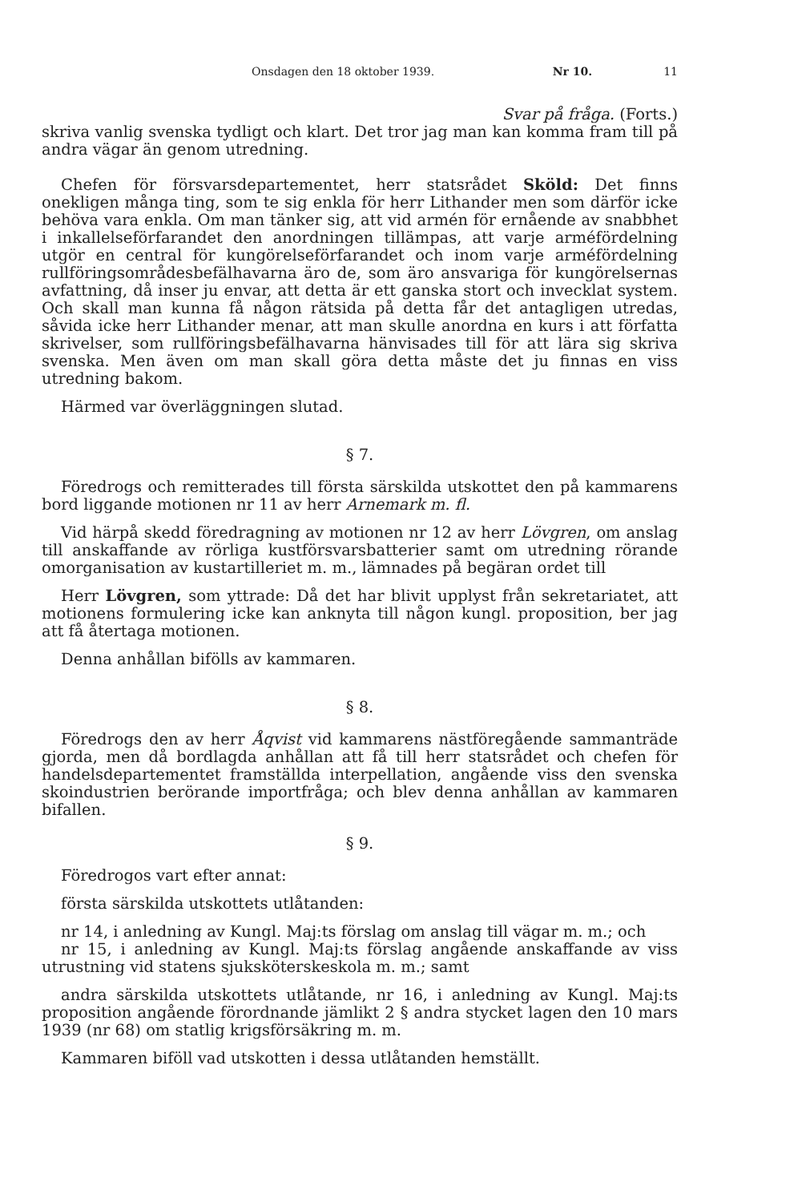Onsdagen den 18 oktober 1939. Nr 10. 11
Svar på fråga. (Forts.)
skriva vanlig svenska tydligt och klart. Det tror jag man kan komma fram till på andra vägar än genom utredning.
Chefen för försvarsdepartementet, herr statsrådet Sköld: Det finns onekligen många ting, som te sig enkla för herr Lithander men som därför icke behöva vara enkla. Om man tänker sig, att vid armén för ernående av snabbhet i inkallelseförfarandet den anordningen tillämpas, att varje arméfördelning utgör en central för kungörelseförfarandet och inom varje arméfördelning rullföringsområdesbefälhavarna äro de, som äro ansvariga för kungörelsernas avfattning, då inser ju envar, att detta är ett ganska stort och invecklat system. Och skall man kunna få någon rätsida på detta får det antagligen utredas, såvida icke herr Lithander menar, att man skulle anordna en kurs i att författa skrivelser, som rullföringsbefälhavarna hänvisades till för att lära sig skriva svenska. Men även om man skall göra detta måste det ju finnas en viss utredning bakom.
Härmed var överläggningen slutad.
§ 7.
Föredrogs och remitterades till första särskilda utskottet den på kammarens bord liggande motionen nr 11 av herr Arnemark m. fl.
Vid härpå skedd föredragning av motionen nr 12 av herr Lövgren, om anslag till anskaffande av rörliga kustförsvarsbatterier samt om utredning rörande omorganisation av kustartilleriet m. m., lämnades på begäran ordet till
Herr Lövgren, som yttrade: Då det har blivit upplyst från sekretariatet, att motionens formulering icke kan anknyta till någon kungl. proposition, ber jag att få återtaga motionen.
Denna anhållan bifölls av kammaren.
§ 8.
Föredrogs den av herr Åqvist vid kammarens nästföregående sammanträde gjorda, men då bordlagda anhållan att få till herr statsrådet och chefen för handelsdepartementet framställda interpellation, angående viss den svenska skoindustrien berörande importfråga; och blev denna anhållan av kammaren bifallen.
§ 9.
Föredrogos vart efter annat:
första särskilda utskottets utlåtanden:
nr 14, i anledning av Kungl. Maj:ts förslag om anslag till vägar m. m.; och
nr 15, i anledning av Kungl. Maj:ts förslag angående anskaffande av viss utrustning vid statens sjuksköterskeskola m. m.; samt
andra särskilda utskottets utlåtande, nr 16, i anledning av Kungl. Maj:ts proposition angående förordnande jämlikt 2 § andra stycket lagen den 10 mars 1939 (nr 68) om statlig krigsförsäkring m. m.
Kammaren biföll vad utskotten i dessa utlåtanden hemställt.